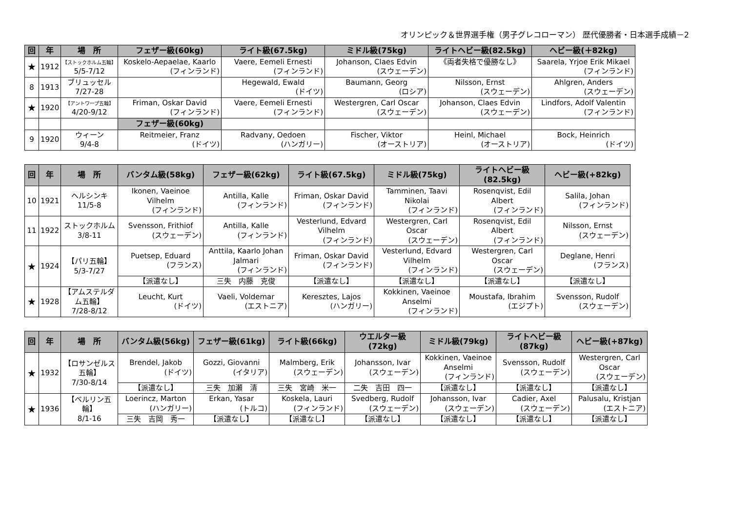オリンピック＆世界選手権（男子グレコローマン） 歴代優勝者・日本選手成績－2
| 回 | 年 | 場 所 | フェザー級(60kg) | ライト級(67.5kg) | ミドル級(75kg) | ライトヘビー級(82.5kg) | ヘビー級(＋82kg) |
| --- | --- | --- | --- | --- | --- | --- | --- |
| ★ | 1912 | 【ストックホルム五輪】 5/5-7/12 | Koskelo-Aepaelae, Kaarlo (フィンランド) | Vaere, Eemeli Ernesti (フィンランド) | Johanson, Claes Edvin (スウェーデン) | 《両者失格で優勝なし》 | Saarela, Yrjoe Erik Mikael (フィンランド) |
| 8 | 1913 | ブリュッセル 7/27-28 | | Hegewald, Ewald (ドイツ) | Baumann, Georg (ロシア) | Nilsson, Ernst (スウェーデン) | Ahlgren, Anders (スウェーデン) |
| ★ | 1920 | 【アントワープ五輪】 4/20-9/12 | Friman, Oskar David (フィンランド) | Vaere, Eemeli Ernesti (フィンランド) | Westergren, Carl Oscar (スウェーデン) | Johanson, Claes Edvin (スウェーデン) | Lindfors, Adolf Valentin (フィンランド) |
| | | | フェザー級(60kg) | | | | |
| 9 | 1920 | ウィーン 9/4-8 | Reitmeier, Franz (ドイツ) | Radvany, Oedoen (ハンガリー) | Fischer, Viktor (オーストリア) | Heinl, Michael (オーストリア) | Bock, Heinrich (ドイツ) |
| 回 | 年 | 場 所 | バンタム級(58kg) | フェザー級(62kg) | ライト級(67.5kg) | ミドル級(75kg) | ライトヘビー級(82.5kg) | ヘビー級(+82kg) |
| --- | --- | --- | --- | --- | --- | --- | --- | --- |
| 10 | 1921 | ヘルシンキ 11/5-8 | Ikonen, Vaeinoe Vilhelm (フィンランド) | Antilla, Kalle (フィンランド) | Friman, Oskar David (フィンランド) | Tamminen, Taavi Nikolai (フィンランド) | Rosenqvist, Edil Albert (フィンランド) | Salila, Johan (フィンランド) |
| 11 | 1922 | ストックホルム 3/8-11 | Svensson, Frithiof (スウェーデン) | Antilla, Kalle (フィンランド) | Vesterlund, Edvard Vilhelm (フィンランド) | Westergren, Carl Oscar (スウェーデン) | Rosenqvist, Edil Albert (フィンランド) | Nilsson, Ernst (スウェーデン) |
| ★ | 1924 | 【パリ五輪】 5/3-7/27 | Puetsep, Eduard (フランス) | Anttila, Kaarlo Johan Jalmari (フィンランド) | Friman, Oskar David (フィンランド) | Vesterlund, Edvard Vilhelm (フィンランド) | Westergren, Carl Oscar (スウェーデン) | Deglane, Henri (フランス) |
| | | | 【派遣なし】 | 三失 内藤 克俊 | 【派遣なし】 | 【派遣なし】 | 【派遣なし】 | 【派遣なし】 |
| ★ | 1928 | 【アムステルダム五輪】 7/28-8/12 | Leucht, Kurt (ドイツ) | Vaeli, Voldemar (エストニア) | Keresztes, Lajos (ハンガリー) | Kokkinen, Vaeinoe Anselmi (フィンランド) | Moustafa, Ibrahim (エジプト) | Svensson, Rudolf (スウェーデン) |
| 回 | 年 | 場 所 | バンタム級(56kg) | フェザー級(61kg) | ライト級(66kg) | ウエルター級(72kg) | ミドル級(79kg) | ライトヘビー級(87kg) | ヘビー級(+87kg) |
| --- | --- | --- | --- | --- | --- | --- | --- | --- | --- |
| ★ | 1932 | 【ロサンゼルス五輪】 7/30-8/14 | Brendel, Jakob (ドイツ) | Gozzi, Giovanni (イタリア) | Malmberg, Erik (スウェーデン) | Johansson, Ivar (スウェーデン) | Kokkinen, Vaeinoe Anselmi (フィンランド) | Svensson, Rudolf (スウェーデン) | Westergren, Carl Oscar (スウェーデン) |
| | | | 【派遣なし】 | 三失 加瀬 清 | 三失 宮崎 米一 | 二失 吉田 四一 | 【派遣なし】 | 【派遣なし】 | 【派遣なし】 |
| ★ | 1936 | 【ベルリン五輪】 8/1-16 | Loerincz, Marton (ハンガリー) | Erkan, Yasar (トルコ) | Koskela, Lauri (フィンランド) | Svedberg, Rudolf (スウェーデン) | Johansson, Ivar (スウェーデン) | Cadier, Axel (スウェーデン) | Palusalu, Kristjan (エストニア) |
| | | | 三失 吉岡 秀一 | 【派遣なし】 | 【派遣なし】 | 【派遣なし】 | 【派遣なし】 | 【派遣なし】 | 【派遣なし】 |